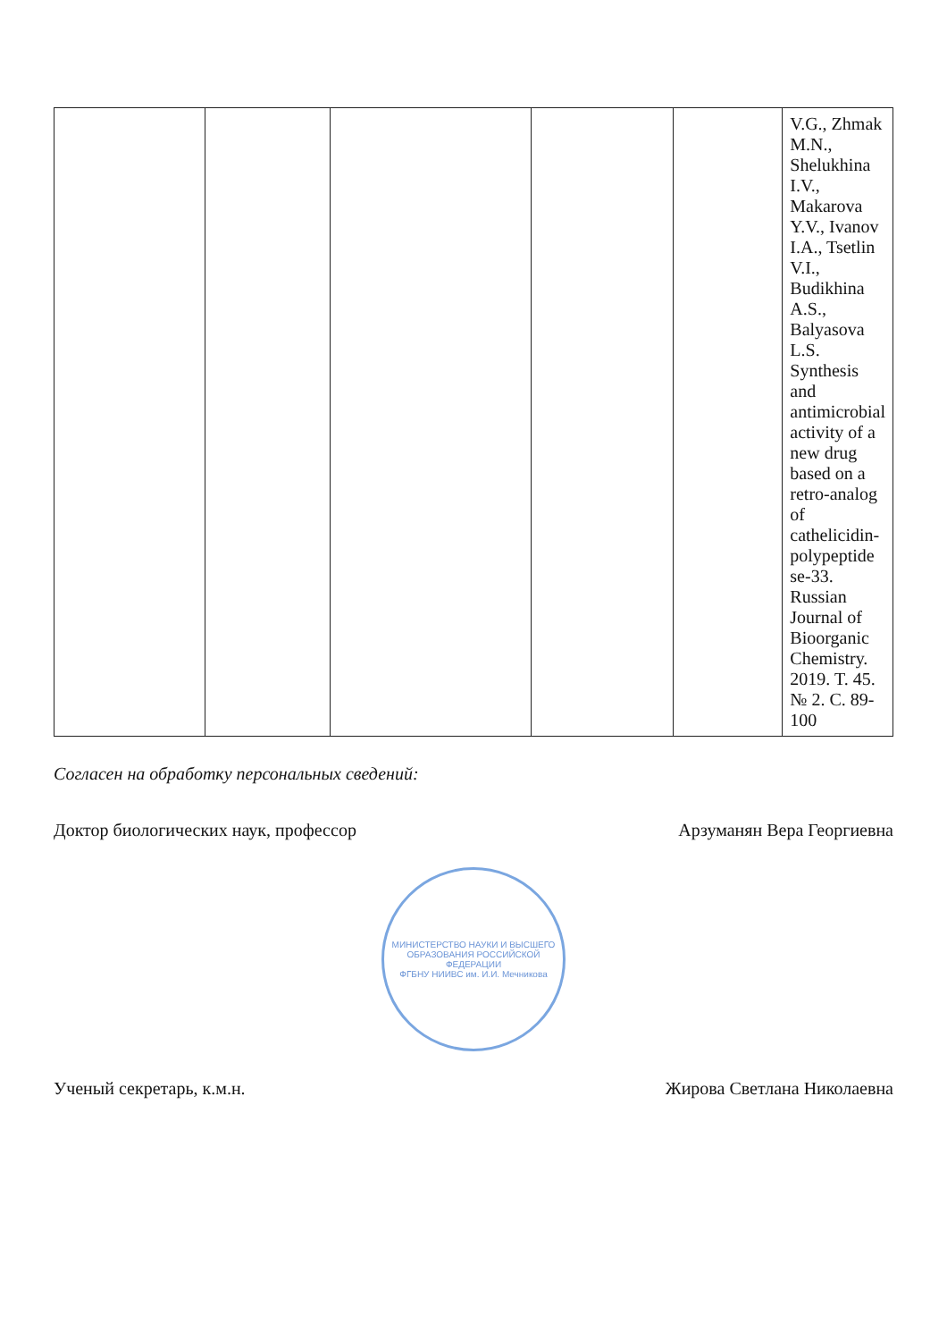| | | | | | V.G., Zhmak M.N., Shelukhina I.V., Makarova Y.V., Ivanov I.A., Tsetlin V.I., Budikhina A.S., Balyasova L.S. Synthesis and antimicrobial activity of a new drug based on a retro-analog of cathelicidin-polypeptide se-33. Russian Journal of Bioorganic Chemistry. 2019. T. 45. № 2. C. 89-100 |
Согласен на обработку персональных сведений:
Доктор биологических наук, профессор Арзуманян Вера Георгиевна
МИНИСТЕРСТВО НАУКИ И ВЫСШЕГО ОБРАЗОВАНИЯ РОССИЙСКОЙ ФЕДЕРАЦИИ
ФГБНУ НИИВС им. И.И. Мечникова
Ученый секретарь, к.м.н. Жирова Светлана Николаевна